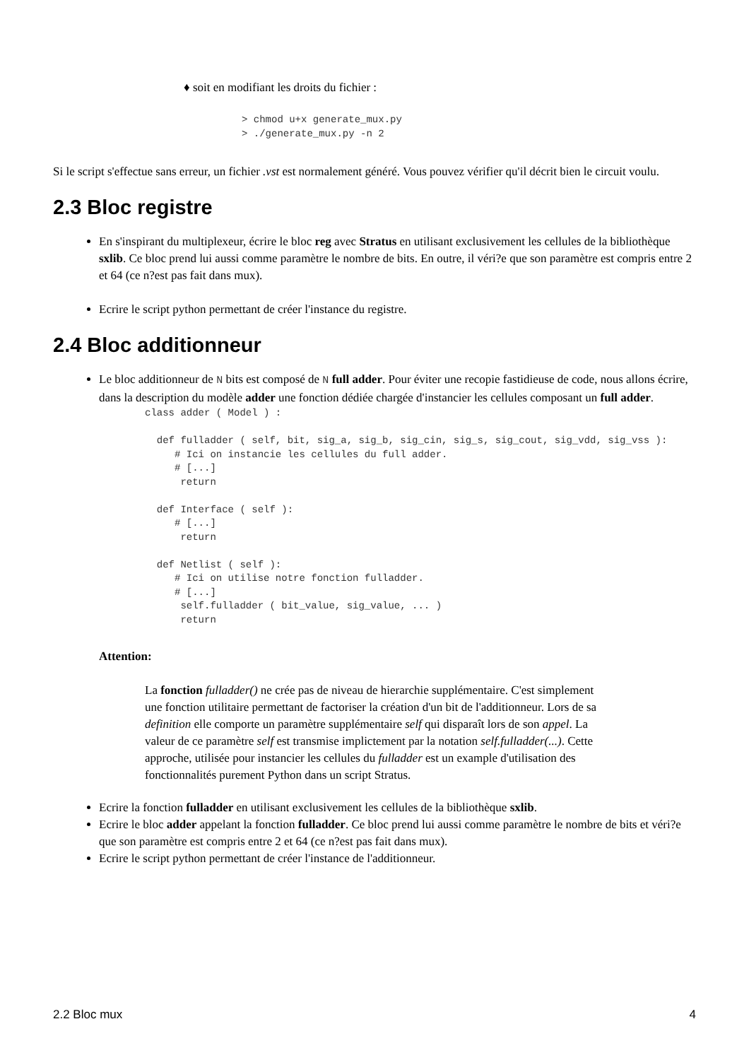♦ soit en modifiant les droits du fichier :
> chmod u+x generate_mux.py
> ./generate_mux.py -n 2
Si le script s'effectue sans erreur, un fichier .vst est normalement généré. Vous pouvez vérifier qu'il décrit bien le circuit voulu.
2.3 Bloc registre
En s'inspirant du multiplexeur, écrire le bloc reg avec Stratus en utilisant exclusivement les cellules de la bibliothèque sxlib. Ce bloc prend lui aussi comme paramètre le nombre de bits. En outre, il véri?e que son paramètre est compris entre 2 et 64 (ce n?est pas fait dans mux).
Ecrire le script python permettant de créer l'instance du registre.
2.4 Bloc additionneur
Le bloc additionneur de N bits est composé de N full adder. Pour éviter une recopie fastidieuse de code, nous allons écrire, dans la description du modèle adder une fonction dédiée chargée d'instancier les cellules composant un full adder.
class adder ( Model ) :

  def fulladder ( self, bit, sig_a, sig_b, sig_cin, sig_s, sig_cout, sig_vdd, sig_vss ):
     # Ici on instancie les cellules du full adder.
     # [...]
      return

  def Interface ( self ):
     # [...]
      return

  def Netlist ( self ):
     # Ici on utilise notre fonction fulladder.
     # [...]
      self.fulladder ( bit_value, sig_value, ... )
      return
Attention:
La fonction fulladder() ne crée pas de niveau de hierarchie supplémentaire. C'est simplement une fonction utilitaire permettant de factoriser la création d'un bit de l'additionneur. Lors de sa definition elle comporte un paramètre supplémentaire self qui disparaît lors de son appel. La valeur de ce paramètre self est transmise implictement par la notation self.fulladder(...). Cette approche, utilisée pour instancier les cellules du fulladder est un example d'utilisation des fonctionnalités purement Python dans un script Stratus.
Ecrire la fonction fulladder en utilisant exclusivement les cellules de la bibliothèque sxlib.
Ecrire le bloc adder appelant la fonction fulladder. Ce bloc prend lui aussi comme paramètre le nombre de bits et véri?e que son paramètre est compris entre 2 et 64 (ce n?est pas fait dans mux).
Ecrire le script python permettant de créer l'instance de l'additionneur.
2.2 Bloc mux 4